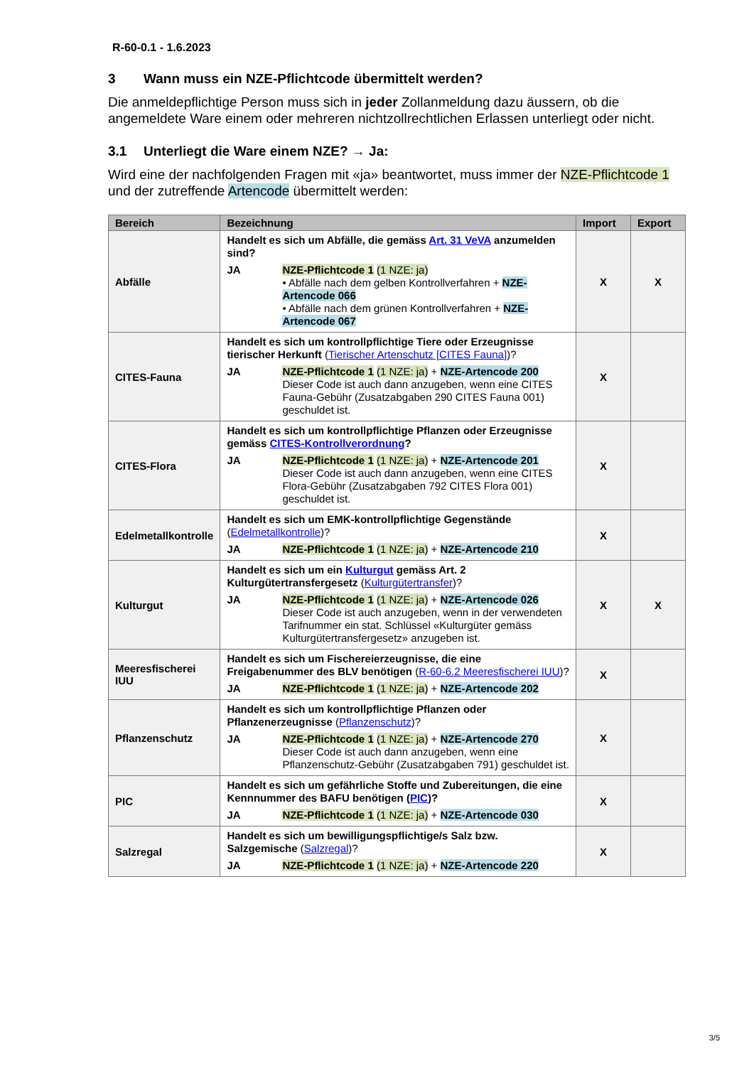R-60-0.1 - 1.6.2023
3 Wann muss ein NZE-Pflichtcode übermittelt werden?
Die anmeldepflichtige Person muss sich in jeder Zollanmeldung dazu äussern, ob die angemeldete Ware einem oder mehreren nichtzollrechtlichen Erlassen unterliegt oder nicht.
3.1 Unterliegt die Ware einem NZE? → Ja:
Wird eine der nachfolgenden Fragen mit «ja» beantwortet, muss immer der NZE-Pflichtcode 1 und der zutreffende Artencode übermittelt werden:
| Bereich | Bezeichnung | Import | Export |
| --- | --- | --- | --- |
| Abfälle | Handelt es sich um Abfälle, die gemäss Art. 31 VeVA anzumelden sind? JA NZE-Pflichtcode 1 (1 NZE: ja) • Abfälle nach dem gelben Kontrollverfahren + NZE-Artencode 066 • Abfälle nach dem grünen Kontrollverfahren + NZE-Artencode 067 | X | X |
| CITES-Fauna | Handelt es sich um kontrollpflichtige Tiere oder Erzeugnisse tierischer Herkunft ( Tierischer Artenschutz [CITES Fauna] )? JA NZE-Pflichtcode 1 (1 NZE: ja) + NZE-Artencode 200 Dieser Code ist auch dann anzugeben, wenn eine CITES Fauna-Gebühr (Zusatzabgaben 290 CITES Fauna 001) geschuldet ist. | X | |
| CITES-Flora | Handelt es sich um kontrollpflichtige Pflanzen oder Erzeugnisse gemäss CITES-Kontrollverordnung ? JA NZE-Pflichtcode 1 (1 NZE: ja) + NZE-Artencode 201 Dieser Code ist auch dann anzugeben, wenn eine CITES Flora-Gebühr (Zusatzabgaben 792 CITES Flora 001) geschuldet ist. | X | |
| Edelmetallkontrolle | Handelt es sich um EMK-kontrollpflichtige Gegenstände ( Edelmetallkontrolle )? JA NZE-Pflichtcode 1 (1 NZE: ja) + NZE-Artencode 210 | X | |
| Kulturgut | Handelt es sich um ein Kulturgut gemäss Art. 2 Kulturgütertransfergesetz ( Kulturgütertransfer )? JA NZE-Pflichtcode 1 (1 NZE: ja) + NZE-Artencode 026 Dieser Code ist auch anzugeben, wenn in der verwendeten Tarifnummer ein stat. Schlüssel «Kulturgüter gemäss Kulturgütertransfergesetz» anzugeben ist. | X | X |
| Meeresfischerei IUU | Handelt es sich um Fischereierzeugnisse, die eine Freigabenummer des BLV benötigen ( R-60-6.2 Meeresfischerei IUU )? JA NZE-Pflichtcode 1 (1 NZE: ja) + NZE-Artencode 202 | X | |
| Pflanzenschutz | Handelt es sich um kontrollpflichtige Pflanzen oder Pflanzenerzeugnisse ( Pflanzenschutz )? JA NZE-Pflichtcode 1 (1 NZE: ja) + NZE-Artencode 270 Dieser Code ist auch dann anzugeben, wenn eine Pflanzenschutz-Gebühr (Zusatzabgaben 791) geschuldet ist. | X | |
| PIC | Handelt es sich um gefährliche Stoffe und Zubereitungen, die eine Kennnummer des BAFU benötigen ( PIC )? JA NZE-Pflichtcode 1 (1 NZE: ja) + NZE-Artencode 030 | X | |
| Salzregal | Handelt es sich um bewilligungspflichtige/s Salz bzw. Salzgemische ( Salzregal )? JA NZE-Pflichtcode 1 (1 NZE: ja) + NZE-Artencode 220 | X | |
3/5